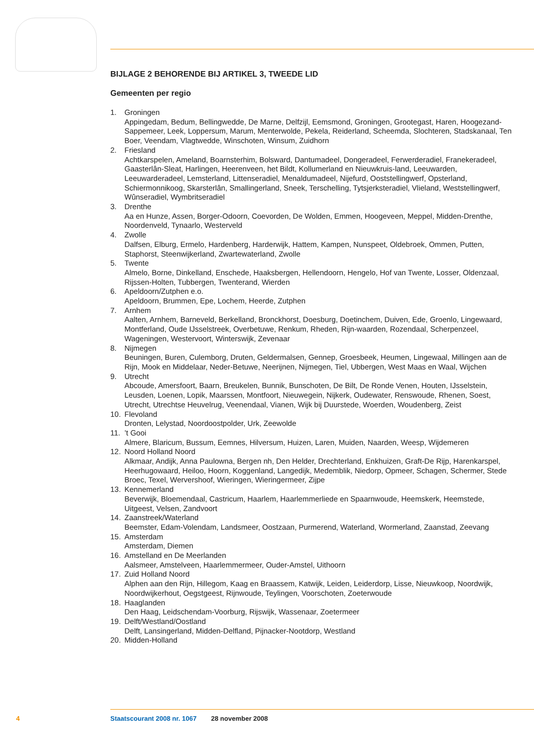BIJLAGE 2 BEHORENDE BIJ ARTIKEL 3, TWEEDE LID
Gemeenten per regio
1. Groningen
Appingedam, Bedum, Bellingwedde, De Marne, Delfzijl, Eemsmond, Groningen, Grootegast, Haren, Hoogezand-Sappemeer, Leek, Loppersum, Marum, Menterwolde, Pekela, Reiderland, Scheemda, Slochteren, Stadskanaal, Ten Boer, Veendam, Vlagtwedde, Winschoten, Winsum, Zuidhorn
2. Friesland
Achtkarspelen, Ameland, Boarnsterhim, Bolsward, Dantumadeel, Dongeradeel, Ferwerderadiel, Franekeradeel, Gaasterlân-Sleat, Harlingen, Heerenveen, het Bildt, Kollumerland en Nieuwkruis-land, Leeuwarden, Leeuwarderadeel, Lemsterland, Littenseradiel, Menaldumadeel, Nijefurd, Ooststellingwerf, Opsterland, Schiermonnikoog, Skarsterlân, Smallingerland, Sneek, Terschelling, Tytsjerksteradiel, Vlieland, Weststellingwerf, Wûnseradiel, Wymbritseradiel
3. Drenthe
Aa en Hunze, Assen, Borger-Odoorn, Coevorden, De Wolden, Emmen, Hoogeveen, Meppel, Midden-Drenthe, Noordenveld, Tynaarlo, Westerveld
4. Zwolle
Dalfsen, Elburg, Ermelo, Hardenberg, Harderwijk, Hattem, Kampen, Nunspeet, Oldebroek, Ommen, Putten, Staphorst, Steenwijkerland, Zwartewaterland, Zwolle
5. Twente
Almelo, Borne, Dinkelland, Enschede, Haaksbergen, Hellendoorn, Hengelo, Hof van Twente, Losser, Oldenzaal, Rijssen-Holten, Tubbergen, Twenterand, Wierden
6. Apeldoorn/Zutphen e.o.
Apeldoorn, Brummen, Epe, Lochem, Heerde, Zutphen
7. Arnhem
Aalten, Arnhem, Barneveld, Berkelland, Bronckhorst, Doesburg, Doetinchem, Duiven, Ede, Groenlo, Lingewaard, Montferland, Oude IJsselstreek, Overbetuwe, Renkum, Rheden, Rijn-waarden, Rozendaal, Scherpenzeel, Wageningen, Westervoort, Winterswijk, Zevenaar
8. Nijmegen
Beuningen, Buren, Culemborg, Druten, Geldermalsen, Gennep, Groesbeek, Heumen, Lingewaal, Millingen aan de Rijn, Mook en Middelaar, Neder-Betuwe, Neerijnen, Nijmegen, Tiel, Ubbergen, West Maas en Waal, Wijchen
9. Utrecht
Abcoude, Amersfoort, Baarn, Breukelen, Bunnik, Bunschoten, De Bilt, De Ronde Venen, Houten, IJsselstein, Leusden, Loenen, Lopik, Maarssen, Montfoort, Nieuwegein, Nijkerk, Oudewater, Renswoude, Rhenen, Soest, Utrecht, Utrechtse Heuvelrug, Veenendaal, Vianen, Wijk bij Duurstede, Woerden, Woudenberg, Zeist
10. Flevoland
Dronten, Lelystad, Noordoostpolder, Urk, Zeewolde
11.’t Gooi
Almere, Blaricum, Bussum, Eemnes, Hilversum, Huizen, Laren, Muiden, Naarden, Weesp, Wijdemeren
12. Noord Holland Noord
Alkmaar, Andijk, Anna Paulowna, Bergen nh, Den Helder, Drechterland, Enkhuizen, Graft-De Rijp, Harenkarspel, Heerhugowaard, Heiloo, Hoorn, Koggenland, Langedijk, Medemblik, Niedorp, Opmeer, Schagen, Schermer, Stede Broec, Texel, Wervershoof, Wieringen, Wieringermeer, Zijpe
13. Kennemerland
Beverwijk, Bloemendaal, Castricum, Haarlem, Haarlemmerliede en Spaarnwoude, Heemskerk, Heemstede, Uitgeest, Velsen, Zandvoort
14. Zaanstreek/Waterland
Beemster, Edam-Volendam, Landsmeer, Oostzaan, Purmerend, Waterland, Wormerland, Zaanstad, Zeevang
15. Amsterdam
Amsterdam, Diemen
16. Amstelland en De Meerlanden
Aalsmeer, Amstelveen, Haarlemmermeer, Ouder-Amstel, Uithoorn
17. Zuid Holland Noord
Alphen aan den Rijn, Hillegom, Kaag en Braassem, Katwijk, Leiden, Leiderdorp, Lisse, Nieuwkoop, Noordwijk, Noordwijkerhout, Oegstgeest, Rijnwoude, Teylingen, Voorschoten, Zoeterwoude
18. Haaglanden
Den Haag, Leidschendam-Voorburg, Rijswijk, Wassenaar, Zoetermeer
19. Delft/Westland/Oostland
Delft, Lansingerland, Midden-Delfland, Pijnacker-Nootdorp, Westland
20. Midden-Holland
4 Staatscourant 2008 nr. 1067 28 november 2008